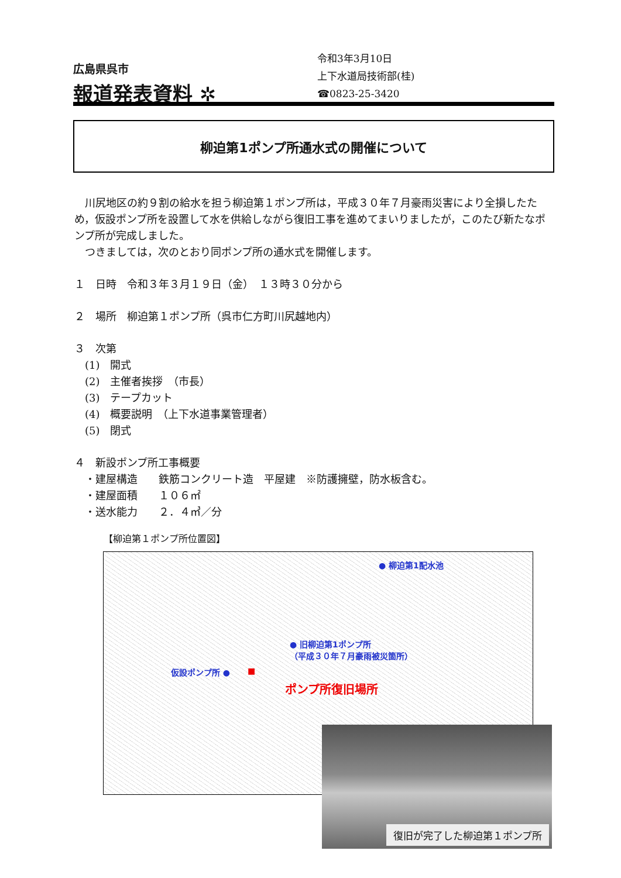広島県呉市
報道発表資料 ✲
令和3年3月10日
上下水道局技術部(桂)
☎0823-25-3420
柳迫第1ポンプ所通水式の開催について
　川尻地区の約９割の給水を担う柳迫第１ポンプ所は，平成３０年７月豪雨災害により全損したため，仮設ポンプ所を設置して水を供給しながら復旧工事を進めてまいりましたが，このたび新たなポンプ所が完成しました。
　つきましては，次のとおり同ポンプ所の通水式を開催します。
１　日時　令和３年３月１９日（金）　１３時３０分から
２　場所　柳迫第１ポンプ所（呉市仁方町川尻越地内）
３　次第
　(1)　開式
　(2)　主催者挨拶　（市長）
　(3)　テープカット
　(4)　概要説明　（上下水道事業管理者）
　(5)　閉式
４　新設ポンプ所工事概要
　・建屋構造　　鉄筋コンクリート造　平屋建　※防護擁壁，防水板含む。
　・建屋面積　　１０６㎡
　・送水能力　　２．４㎥／分
【柳迫第１ポンプ所位置図】
● 柳迫第1配水池
● 旧柳迫第1ポンプ所
（平成３０年７月豪雨被災箇所）
仮設ポンプ所 ● ■
ポンプ所復旧場所
復旧が完了した柳迫第１ポンプ所